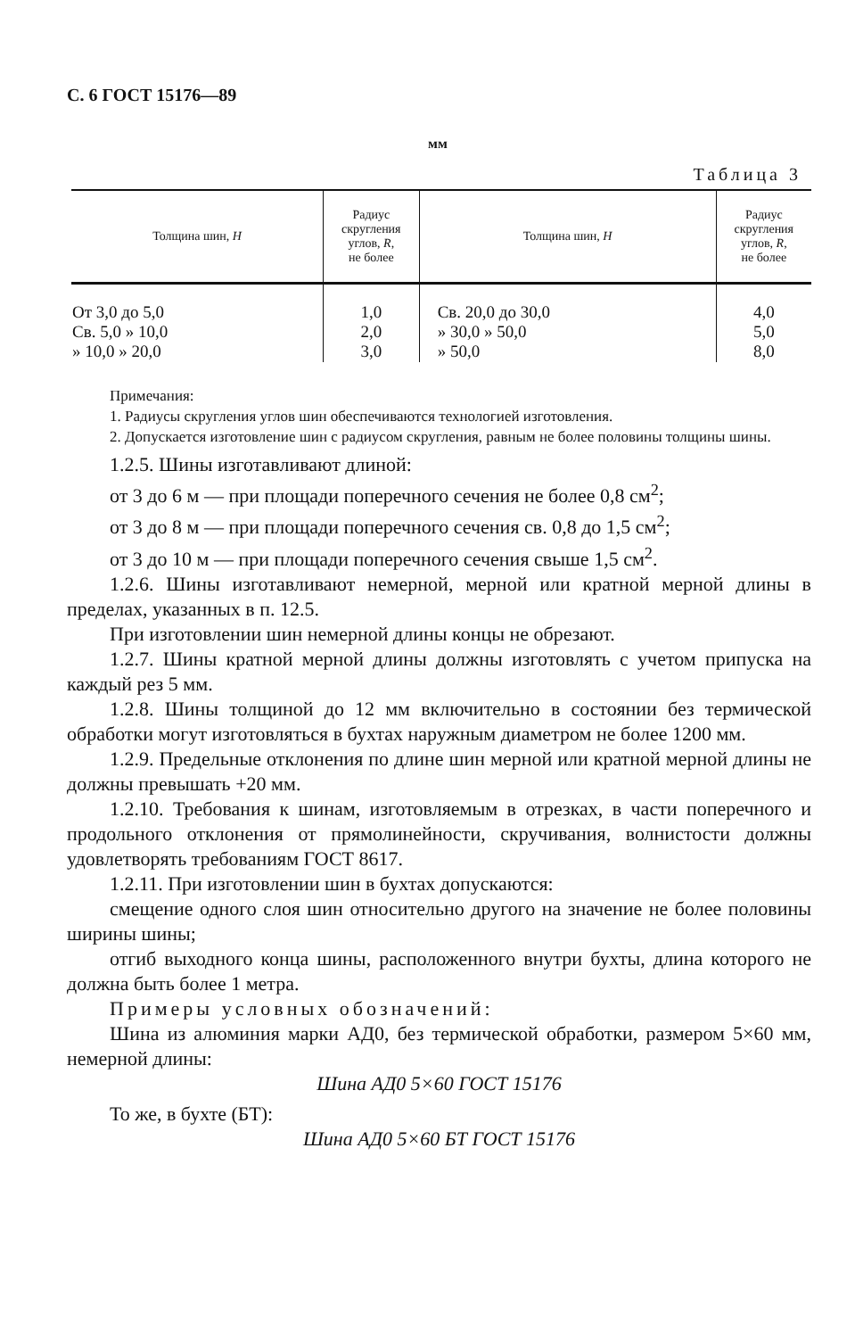С. 6 ГОСТ 15176—89
мм
Таблица 3
| Толщина шин, H | Радиус скругления углов, R , не более | Толщина шин, H | Радиус скругления углов, R , не более |
| --- | --- | --- | --- |
| От 3,0 до 5,0 Св. 5,0 » 10,0 » 10,0 » 20,0 | 1,0 2,0 3,0 | Св. 20,0 до 30,0 » 30,0 » 50,0 » 50,0 | 4,0 5,0 8,0 |
Примечания:
1. Радиусы скругления углов шин обеспечиваются технологией изготовления.
2. Допускается изготовление шин с радиусом скругления, равным не более половины толщины шины.
1.2.5. Шины изготавливают длиной:
от 3 до 6 м — при площади поперечного сечения не более 0,8 см<sup>2</sup>;
от 3 до 8 м — при площади поперечного сечения св. 0,8 до 1,5 см<sup>2</sup>;
от 3 до 10 м — при площади поперечного сечения свыше 1,5 см<sup>2</sup>.
1.2.6. Шины изготавливают немерной, мерной или кратной мерной длины в пределах, указанных в п. 12.5.
При изготовлении шин немерной длины концы не обрезают.
1.2.7. Шины кратной мерной длины должны изготовлять с учетом припуска на каждый рез 5 мм.
1.2.8. Шины толщиной до 12 мм включительно в состоянии без термической обработки могут изготовляться в бухтах наружным диаметром не более 1200 мм.
1.2.9. Предельные отклонения по длине шин мерной или кратной мерной длины не должны превышать +20 мм.
1.2.10. Требования к шинам, изготовляемым в отрезках, в части поперечного и продольного отклонения от прямолинейности, скручивания, волнистости должны удовлетворять требованиям ГОСТ 8617.
1.2.11. При изготовлении шин в бухтах допускаются:
смещение одного слоя шин относительно другого на значение не более половины ширины шины;
отгиб выходного конца шины, расположенного внутри бухты, длина которого не должна быть более 1 метра.
Примеры условных обозначений:
Шина из алюминия марки АД0, без термической обработки, размером 5×60 мм, немерной длины:
Шина АД0 5×60 ГОСТ 15176
То же, в бухте (БТ):
Шина АД0 5×60 БТ ГОСТ 15176